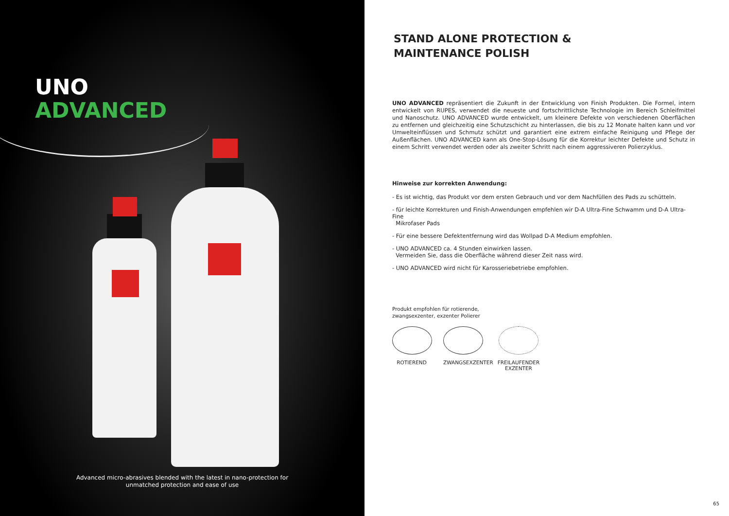UNO
ADVANCED
Advanced micro-abrasives blended with the latest in nano-protection for unmatched protection and ease of use
STAND ALONE PROTECTION &
MAINTENANCE POLISH
UNO ADVANCED repräsentiert die Zukunft in der Entwicklung von Finish Produkten. Die Formel, intern entwickelt von RUPES, verwendet die neueste und fortschrittlichste Technologie im Bereich Schleifmittel und Nanoschutz. UNO ADVANCED wurde entwickelt, um kleinere Defekte von verschiedenen Oberflächen zu entfernen und gleichzeitig eine Schutzschicht zu hinterlassen, die bis zu 12 Monate halten kann und vor Umwelteinflüssen und Schmutz schützt und garantiert eine extrem einfache Reinigung und Pflege der Außenflächen. UNO ADVANCED kann als One-Stop-Lösung für die Korrektur leichter Defekte und Schutz in einem Schritt verwendet werden oder als zweiter Schritt nach einem aggressiveren Polierzyklus.
Hinweise zur korrekten Anwendung:
- Es ist wichtig, das Produkt vor dem ersten Gebrauch und vor dem Nachfüllen des Pads zu schütteln.
- für leichte Korrekturen und Finish-Anwendungen empfehlen wir D-A Ultra-Fine Schwamm und D-A Ultra-Fine
Mikrofaser Pads
- Für eine bessere Defektentfernung wird das Wollpad D-A Medium empfohlen.
- UNO ADVANCED ca. 4 Stunden einwirken lassen.
Vermeiden Sie, dass die Oberfläche während dieser Zeit nass wird.
- UNO ADVANCED wird nicht für Karosseriebetriebe empfohlen.
Produkt empfohlen für rotierende,
zwangsexzenter, exzenter Polierer
ROTIEREND ZWANGSEXZENTER
FREILAUFENDER EXZENTER
65